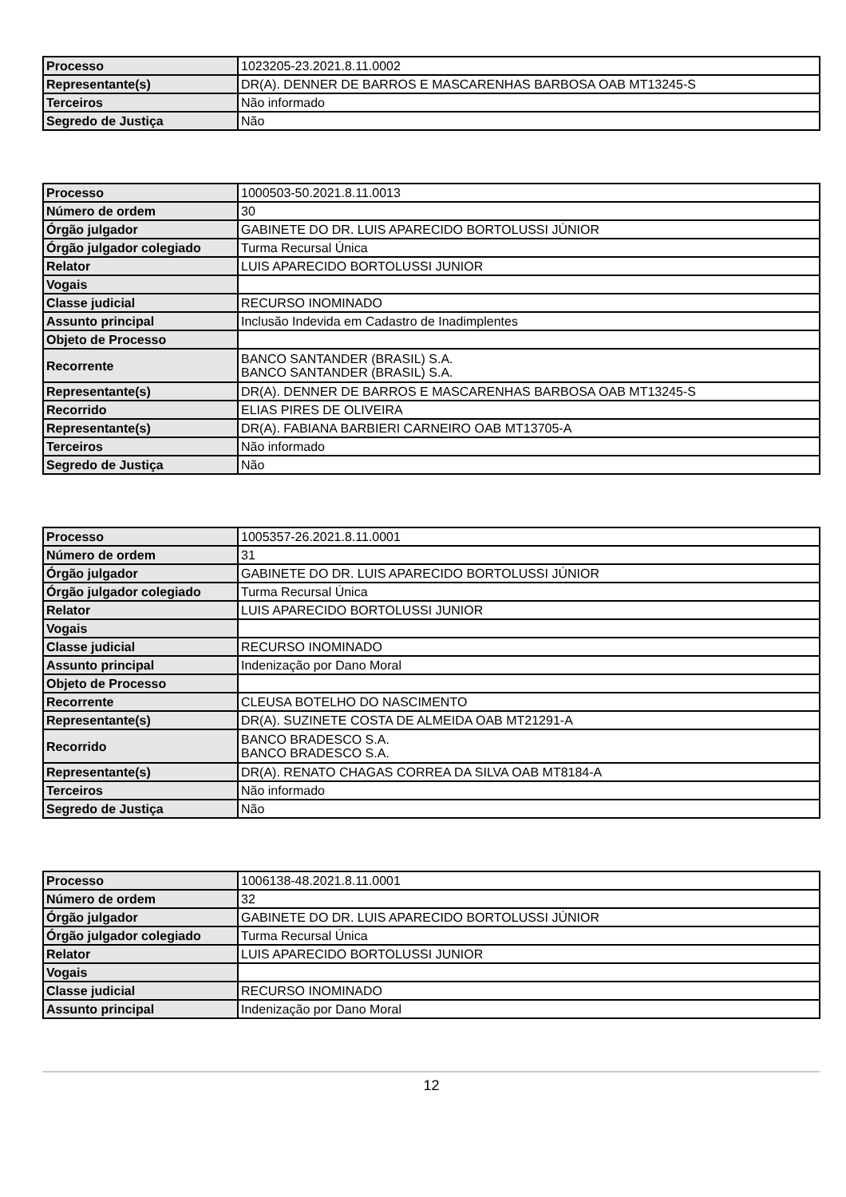| Processo | 1023205-23.2021.8.11.0002 |
| Representante(s) | DR(A). DENNER DE BARROS E MASCARENHAS BARBOSA OAB MT13245-S |
| Terceiros | Não informado |
| Segredo de Justiça | Não |
| Processo | 1000503-50.2021.8.11.0013 |
| Número de ordem | 30 |
| Órgão julgador | GABINETE DO DR. LUIS APARECIDO BORTOLUSSI JÚNIOR |
| Órgão julgador colegiado | Turma Recursal Única |
| Relator | LUIS APARECIDO BORTOLUSSI JUNIOR |
| Vogais | |
| Classe judicial | RECURSO INOMINADO |
| Assunto principal | Inclusão Indevida em Cadastro de Inadimplentes |
| Objeto de Processo | |
| Recorrente | BANCO SANTANDER (BRASIL) S.A. BANCO SANTANDER (BRASIL) S.A. |
| Representante(s) | DR(A). DENNER DE BARROS E MASCARENHAS BARBOSA OAB MT13245-S |
| Recorrido | ELIAS PIRES DE OLIVEIRA |
| Representante(s) | DR(A). FABIANA BARBIERI CARNEIRO OAB MT13705-A |
| Terceiros | Não informado |
| Segredo de Justiça | Não |
| Processo | 1005357-26.2021.8.11.0001 |
| Número de ordem | 31 |
| Órgão julgador | GABINETE DO DR. LUIS APARECIDO BORTOLUSSI JÚNIOR |
| Órgão julgador colegiado | Turma Recursal Única |
| Relator | LUIS APARECIDO BORTOLUSSI JUNIOR |
| Vogais | |
| Classe judicial | RECURSO INOMINADO |
| Assunto principal | Indenização por Dano Moral |
| Objeto de Processo | |
| Recorrente | CLEUSA BOTELHO DO NASCIMENTO |
| Representante(s) | DR(A). SUZINETE COSTA DE ALMEIDA OAB MT21291-A |
| Recorrido | BANCO BRADESCO S.A. BANCO BRADESCO S.A. |
| Representante(s) | DR(A). RENATO CHAGAS CORREA DA SILVA OAB MT8184-A |
| Terceiros | Não informado |
| Segredo de Justiça | Não |
| Processo | 1006138-48.2021.8.11.0001 |
| Número de ordem | 32 |
| Órgão julgador | GABINETE DO DR. LUIS APARECIDO BORTOLUSSI JÚNIOR |
| Órgão julgador colegiado | Turma Recursal Única |
| Relator | LUIS APARECIDO BORTOLUSSI JUNIOR |
| Vogais | |
| Classe judicial | RECURSO INOMINADO |
| Assunto principal | Indenização por Dano Moral |
12